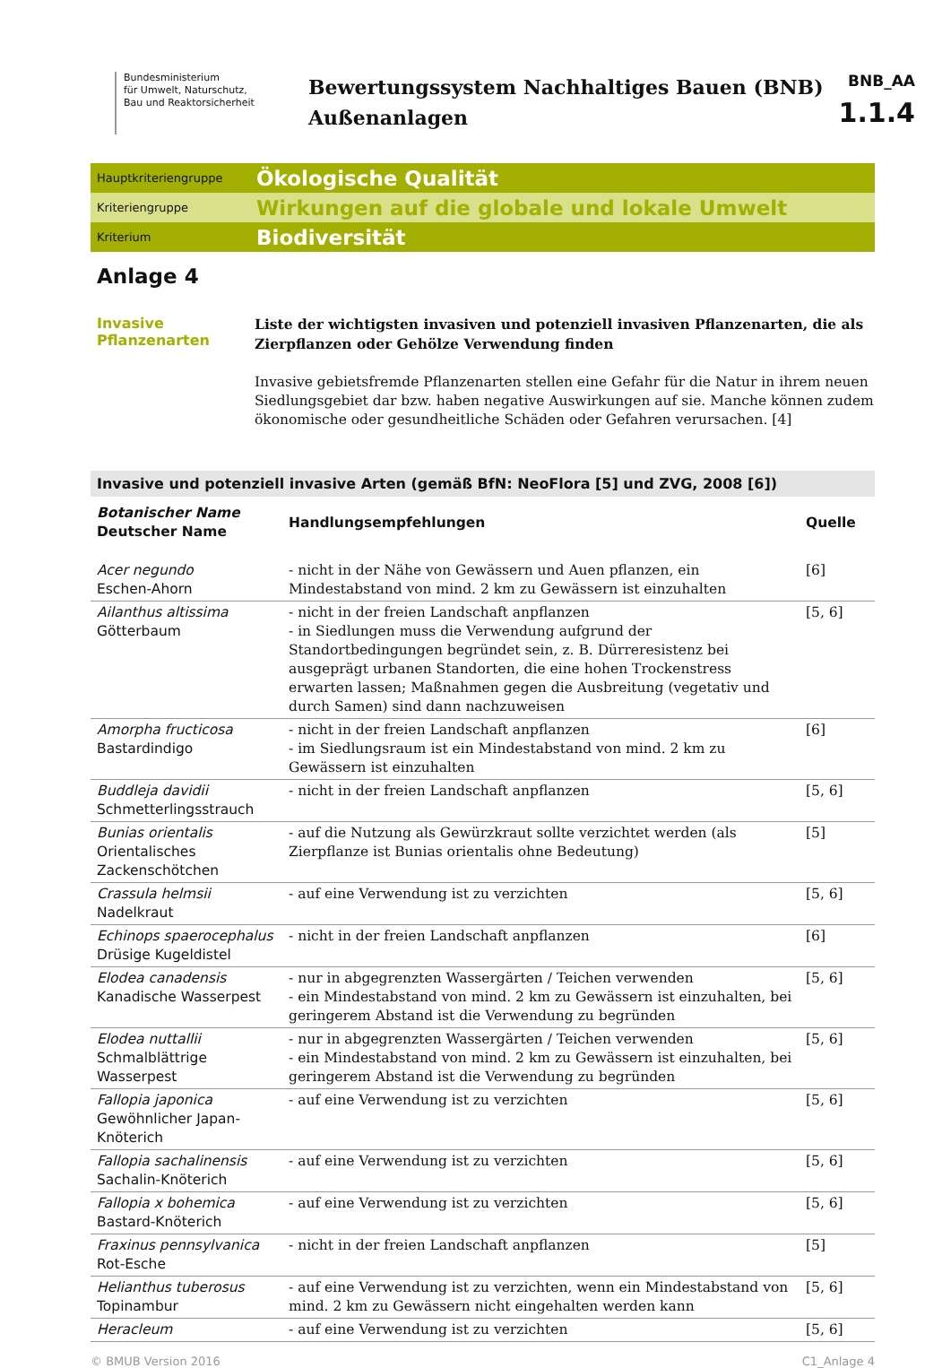Bundesministerium
für Umwelt, Naturschutz,
Bau und Reaktorsicherheit
Bewertungssystem Nachhaltiges Bauen (BNB)
Außenanlagen
BNB_AA
1.1.4
Hauptkriteriengruppe
Ökologische Qualität
Kriteriengruppe
Wirkungen auf die globale und lokale Umwelt
Kriterium
Biodiversität
Anlage 4
Invasive
Pflanzenarten
Liste der wichtigsten invasiven und potenziell invasiven Pflanzenarten, die als Zierpflanzen oder Gehölze Verwendung finden
Invasive gebietsfremde Pflanzenarten stellen eine Gefahr für die Natur in ihrem neuen Siedlungsgebiet dar bzw. haben negative Auswirkungen auf sie. Manche können zudem ökonomische oder gesundheitliche Schäden oder Gefahren verursachen. [4]
Invasive und potenziell invasive Arten (gemäß BfN: NeoFlora [5] und ZVG, 2008 [6])
| Botanischer Name Deutscher Name | Handlungsempfehlungen | Quelle |
| --- | --- | --- |
| Acer negundo Eschen-Ahorn | - nicht in der Nähe von Gewässern und Auen pflanzen, ein Mindestabstand von mind. 2 km zu Gewässern ist einzuhalten | [6] |
| Ailanthus altissima Götterbaum | - nicht in der freien Landschaft anpflanzen - in Siedlungen muss die Verwendung aufgrund der Standortbedingungen begründet sein, z. B. Dürreresistenz bei ausgeprägt urbanen Standorten, die eine hohen Trockenstress erwarten lassen; Maßnahmen gegen die Ausbreitung (vegetativ und durch Samen) sind dann nachzuweisen | [5, 6] |
| Amorpha fructicosa Bastardindigo | - nicht in der freien Landschaft anpflanzen - im Siedlungsraum ist ein Mindestabstand von mind. 2 km zu Gewässern ist einzuhalten | [6] |
| Buddleja davidii Schmetterlingsstrauch | - nicht in der freien Landschaft anpflanzen | [5, 6] |
| Bunias orientalis Orientalisches Zackenschötchen | - auf die Nutzung als Gewürzkraut sollte verzichtet werden (als Zierpflanze ist Bunias orientalis ohne Bedeutung) | [5] |
| Crassula helmsii Nadelkraut | - auf eine Verwendung ist zu verzichten | [5, 6] |
| Echinops spaerocephalus Drüsige Kugeldistel | - nicht in der freien Landschaft anpflanzen | [6] |
| Elodea canadensis Kanadische Wasserpest | - nur in abgegrenzten Wassergärten / Teichen verwenden - ein Mindestabstand von mind. 2 km zu Gewässern ist einzuhalten, bei geringerem Abstand ist die Verwendung zu begründen | [5, 6] |
| Elodea nuttallii Schmalblättrige Wasserpest | - nur in abgegrenzten Wassergärten / Teichen verwenden - ein Mindestabstand von mind. 2 km zu Gewässern ist einzuhalten, bei geringerem Abstand ist die Verwendung zu begründen | [5, 6] |
| Fallopia japonica Gewöhnlicher Japan-Knöterich | - auf eine Verwendung ist zu verzichten | [5, 6] |
| Fallopia sachalinensis Sachalin-Knöterich | - auf eine Verwendung ist zu verzichten | [5, 6] |
| Fallopia x bohemica Bastard-Knöterich | - auf eine Verwendung ist zu verzichten | [5, 6] |
| Fraxinus pennsylvanica Rot-Esche | - nicht in der freien Landschaft anpflanzen | [5] |
| Helianthus tuberosus Topinambur | - auf eine Verwendung ist zu verzichten, wenn ein Mindestabstand von mind. 2 km zu Gewässern nicht eingehalten werden kann | [5, 6] |
| Heracleum | - auf eine Verwendung ist zu verzichten | [5, 6] |
© BMUB Version 2016 C1_Anlage 4